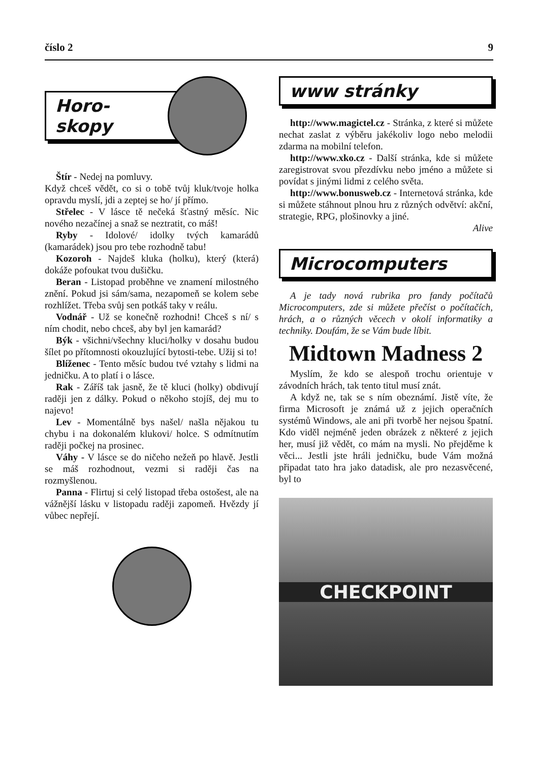číslo 2 9
Horo-
skopy
Štír - Nedej na pomluvy.
Když chceš vědět, co si o tobě tvůj kluk/tvoje holka opravdu myslí, jdi a zeptej se ho/ jí přímo.
Střelec - V lásce tě nečeká šťastný měsíc. Nic nového nezačínej a snaž se neztratit, co máš!
Ryby - Idolové/ idolky tvých kamarádů (kamarádek) jsou pro tebe rozhodně tabu!
Kozoroh - Najdeš kluka (holku), který (která) dokáže pofoukat tvou dušičku.
Beran - Listopad proběhne ve znamení milostného znění. Pokud jsi sám/sama, nezapomeň se kolem sebe rozhlížet. Třeba svůj sen potkáš taky v reálu.
Vodnář - Už se konečně rozhodni! Chceš s ní/ s ním chodit, nebo chceš, aby byl jen kamarád?
Býk - všichni/všechny kluci/holky v dosahu budou šílet po přítomnosti okouzlující bytosti-tebe. Užij si to!
Blíženec - Tento měsíc budou tvé vztahy s lidmi na jedničku. A to platí i o lásce.
Rak - Záříš tak jasně, že tě kluci (holky) obdivují raději jen z dálky. Pokud o někoho stojíš, dej mu to najevo!
Lev - Momentálně bys našel/ našla nějakou tu chybu i na dokonalém klukovi/ holce. S odmítnutím raději počkej na prosinec.
Váhy - V lásce se do ničeho nežeň po hlavě. Jestli se máš rozhodnout, vezmi si raději čas na rozmyšlenou.
Panna - Flirtuj si celý listopad třeba ostošest, ale na vážnější lásku v listopadu raději zapomeň. Hvězdy jí vůbec nepřejí.
www stránky
http://www.magictel.cz - Stránka, z které si můžete nechat zaslat z výběru jakékoliv logo nebo melodii zdarma na mobilní telefon.
http://www.xko.cz - Další stránka, kde si můžete zaregistrovat svou přezdívku nebo jméno a můžete si povídat s jinými lidmi z celého světa.
http://www.bonusweb.cz - Internetová stránka, kde si můžete stáhnout plnou hru z různých odvětví: akční, strategie, RPG, plošinovky a jiné.
Alive
Microcomputers
A je tady nová rubrika pro fandy počítačů Microcomputers, zde si můžete přečíst o počítačích, hrách, a o různých věcech v okolí informatiky a techniky. Doufám, že se Vám bude líbit.
Midtown Madness 2
Myslím, že kdo se alespoň trochu orientuje v závodních hrách, tak tento titul musí znát.
A když ne, tak se s ním obeznámí. Jistě víte, že firma Microsoft je známá už z jejich operačních systémů Windows, ale ani při tvorbě her nejsou špatní. Kdo viděl nejméně jeden obrázek z některé z jejich her, musí již vědět, co mám na mysli. No přejděme k věci... Jestli jste hráli jedničku, bude Vám možná připadat tato hra jako datadisk, ale pro nezasvěcené, byl to
CHECKPOINT